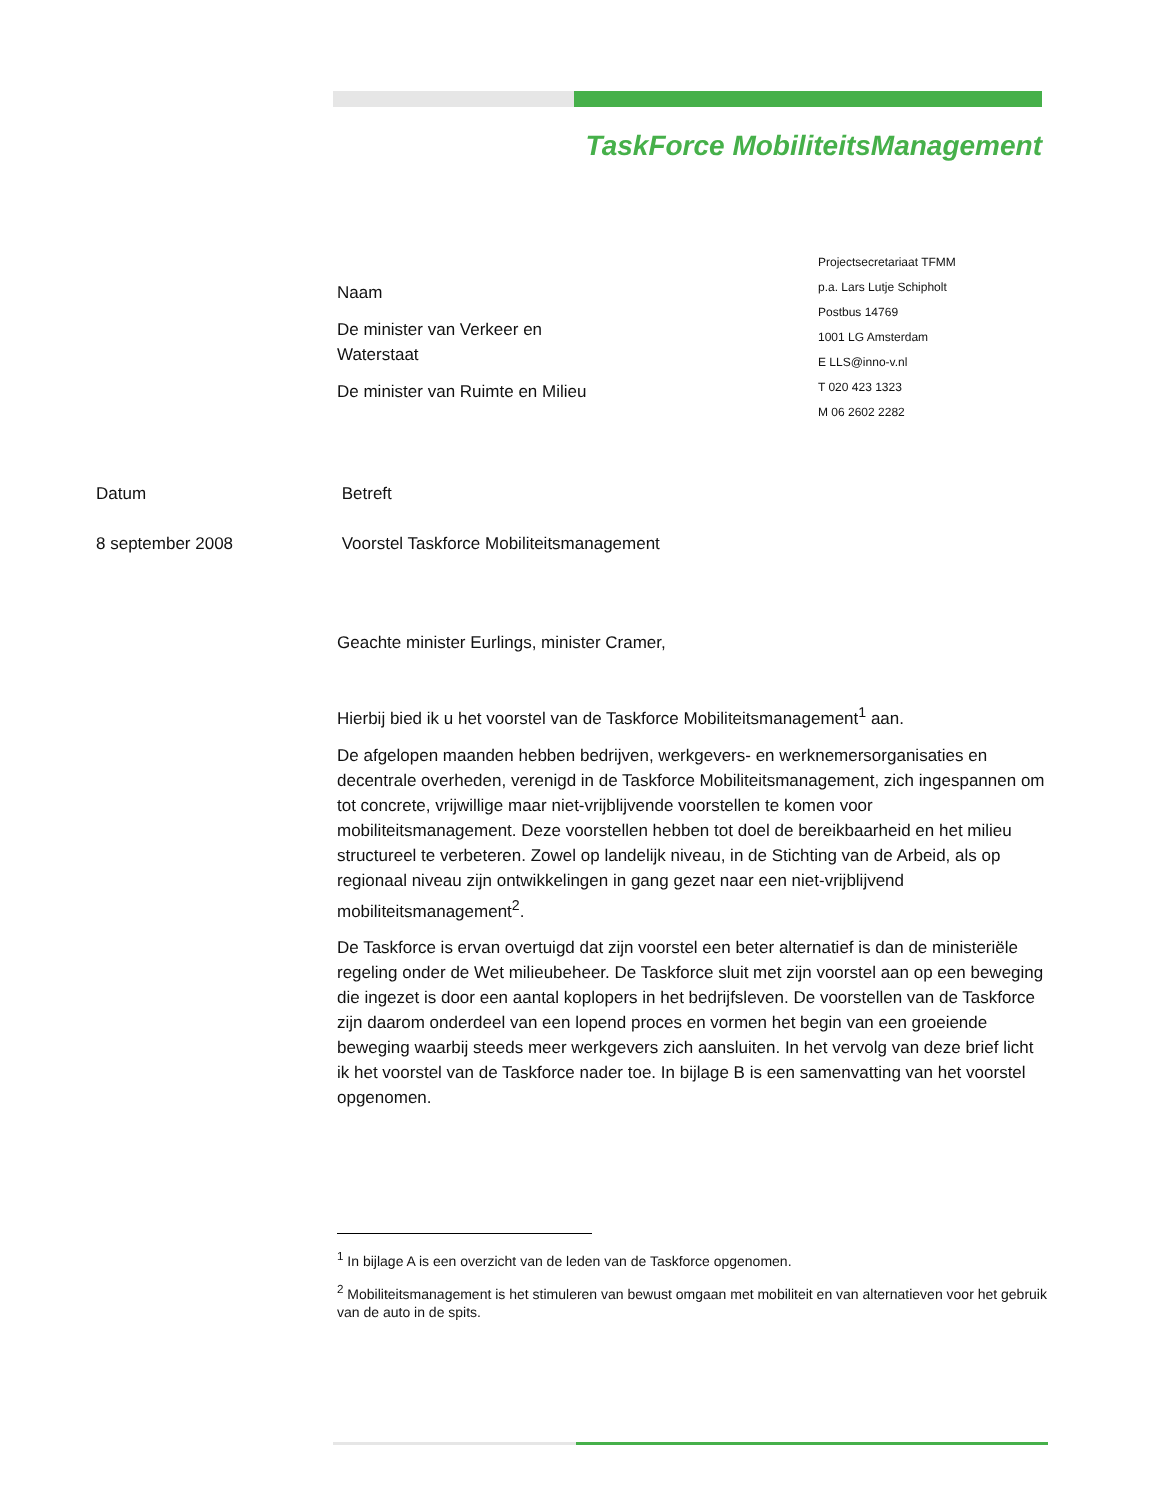TaskForce MobiliteitsManagement
Projectsecretariaat TFMM
p.a. Lars Lutje Schipholt
Postbus 14769
1001 LG Amsterdam
E LLS@inno-v.nl
T 020 423 1323
M 06 2602 2282
Naam
De minister van Verkeer en
Waterstaat
De minister van Ruimte en Milieu
Datum Betreft
8 september 2008 Voorstel Taskforce Mobiliteitsmanagement
Geachte minister Eurlings, minister Cramer,
Hierbij bied ik u het voorstel van de Taskforce Mobiliteitsmanagement<sup>1</sup> aan.
De afgelopen maanden hebben bedrijven, werkgevers- en werknemersorganisaties en decentrale overheden, verenigd in de Taskforce Mobiliteitsmanagement, zich ingespannen om tot concrete, vrijwillige maar niet-vrijblijvende voorstellen te komen voor mobiliteitsmanagement. Deze voorstellen hebben tot doel de bereikbaarheid en het milieu structureel te verbeteren. Zowel op landelijk niveau, in de Stichting van de Arbeid, als op regionaal niveau zijn ontwikkelingen in gang gezet naar een niet-vrijblijvend mobiliteitsmanagement<sup>2</sup>.
De Taskforce is ervan overtuigd dat zijn voorstel een beter alternatief is dan de ministeriële regeling onder de Wet milieubeheer. De Taskforce sluit met zijn voorstel aan op een beweging die ingezet is door een aantal koplopers in het bedrijfsleven. De voorstellen van de Taskforce zijn daarom onderdeel van een lopend proces en vormen het begin van een groeiende beweging waarbij steeds meer werkgevers zich aansluiten. In het vervolg van deze brief licht ik het voorstel van de Taskforce nader toe. In bijlage B is een samenvatting van het voorstel opgenomen.
<sup>1</sup> In bijlage A is een overzicht van de leden van de Taskforce opgenomen.
<sup>2</sup> Mobiliteitsmanagement is het stimuleren van bewust omgaan met mobiliteit en van alternatieven voor het gebruik van de auto in de spits.